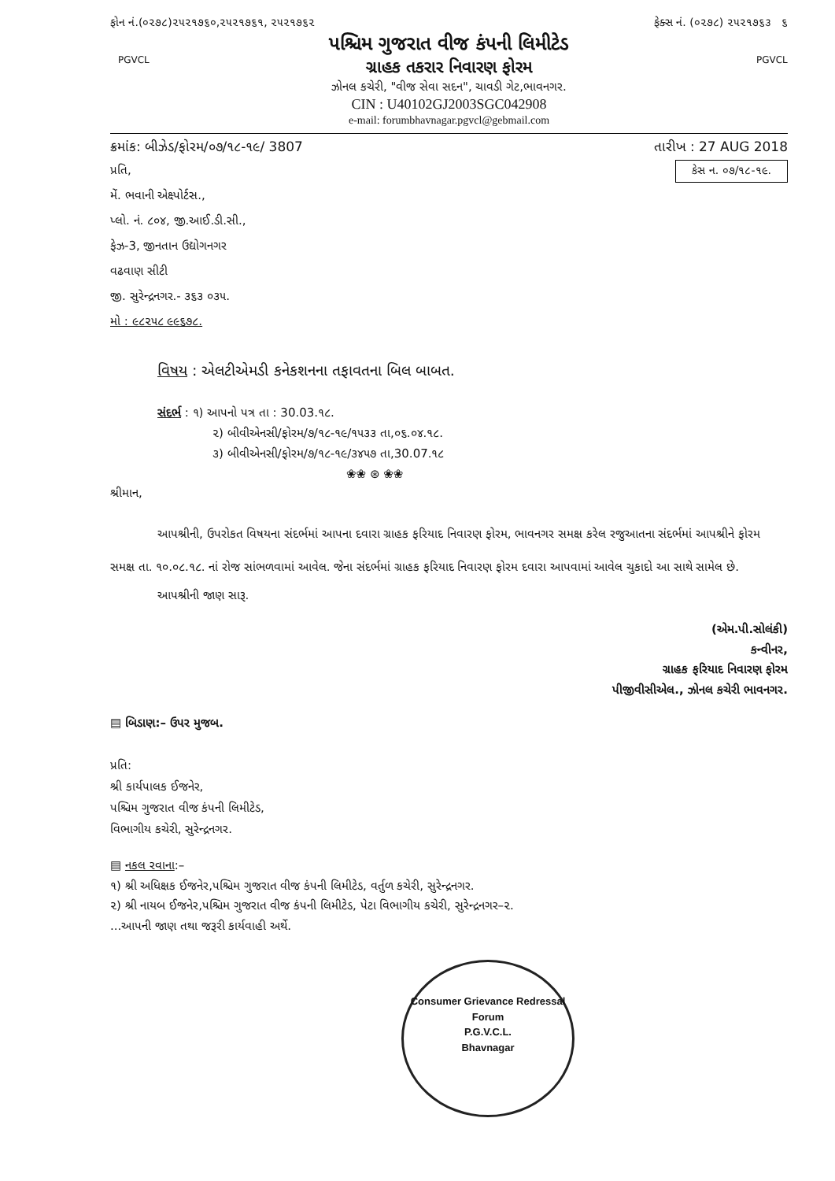ફોન નં.(૦૨૭૮)૨૫૨૧૭૬૦,૨૫૨૧૭૬૧, ૨૫૨૧૭૬૨ ફેક્સ નં. (૦૨૭૮) ૨૫૨૧૭૬૩ ૬
PGVCL PGVCL
પશ્ચિમ ગુજરાત વીજ કંપની લિમીટેડ
ગ્રાહક તકરાર નિવારણ ફોરમ
ઝોનલ કચેરી, "વીજ સેવા સદન", ચાવડી ગેટ,ભાવનગર.
CIN : U40102GJ2003SGC042908
e-mail: forumbhavnagar.pgvcl@gebmail.com
ક્રમાંક: બીઝેડ/ફોરમ/૦૭/૧૮-૧૯/ 3807 તારીખ : 27 AUG 2018
કેસ ન. ૦૭/૧૮-૧૯.
પ્રતિ,
મેં. ભવાની એક્ષ્પોર્ટસ.,
પ્લો. નં. ૮૦૪, જી.આઈ.ડી.સી.,
ફેઝ-3, જીનતાન ઉદ્યોગનગર
વઢવાણ સીટી
જી. સુરેન્દ્રનગર.- ૩૬૩ ૦૩૫.
મો : ૯૮૨૫૮ ૯૯૬૭૮.
વિષય : એલટીએમડી કનેકશનના તફાવતના બિલ બાબત.
સંદર્ભ : ૧) આપનો પત્ર તા : 30.03.૧૮.
૨) બીવીએનસી/ફોરમ/૭/૧૮-૧૯/૧૫૩૩ તા,૦૬.૦૪.૧૮.
૩) બીવીએનસી/ફોરમ/૭/૧૮-૧૯/૩૪૫૭ તા,30.07.૧૮
❀❀ ⊛ ❀❀
શ્રીમાન,
આપશ્રીની, ઉપરોકત વિષયના સંદર્ભમાં આપના દવારા ગ્રાહક ફરિયાદ નિવારણ ફોરમ, ભાવનગર સમક્ષ કરેલ રજુઆતના સંદર્ભમાં આપશ્રીને ફોરમ સમક્ષ તા. ૧૦.૦૮.૧૮. નાં રોજ સાંભળવામાં આવેલ. જેના સંદર્ભમાં ગ્રાહક ફરિયાદ નિવારણ ફોરમ દવારા આપવામાં આવેલ ચુકાદો આ સાથે સામેલ છે.
આપશ્રીની જાણ સારૂ.
(એમ.પી.સોલંકી)
કન્વીનર,
ગ્રાહક ફરિયાદ નિવારણ ફોરમ
પીજીવીસીએલ., ઝોનલ કચેરી ભાવનગર.
▤ બિડાણ:– ઉપર મુજબ.
પ્રતિ:
શ્રી કાર્યપાલક ઈજનેર,
પશ્ચિમ ગુજરાત વીજ કંપની લિમીટેડ,
વિભાગીય કચેરી, સુરેન્દ્રનગર.
▤ નકલ રવાના:–
૧) શ્રી અધિક્ષક ઈજનેર,પશ્ચિમ ગુજરાત વીજ કંપની લિમીટેડ, વર્તુળ કચેરી, સુરેન્દ્રનગર.
૨) શ્રી નાયબ ઈજનેર,પશ્ચિમ ગુજરાત વીજ કંપની લિમીટેડ, પેટા વિભાગીય કચેરી, સુરેન્દ્રનગર–૨.
...આપની જાણ તથા જરૂરી કાર્યવાહી અર્થે.
Consumer Grievance Redressal Forum
P.G.V.C.L.
Bhavnagar